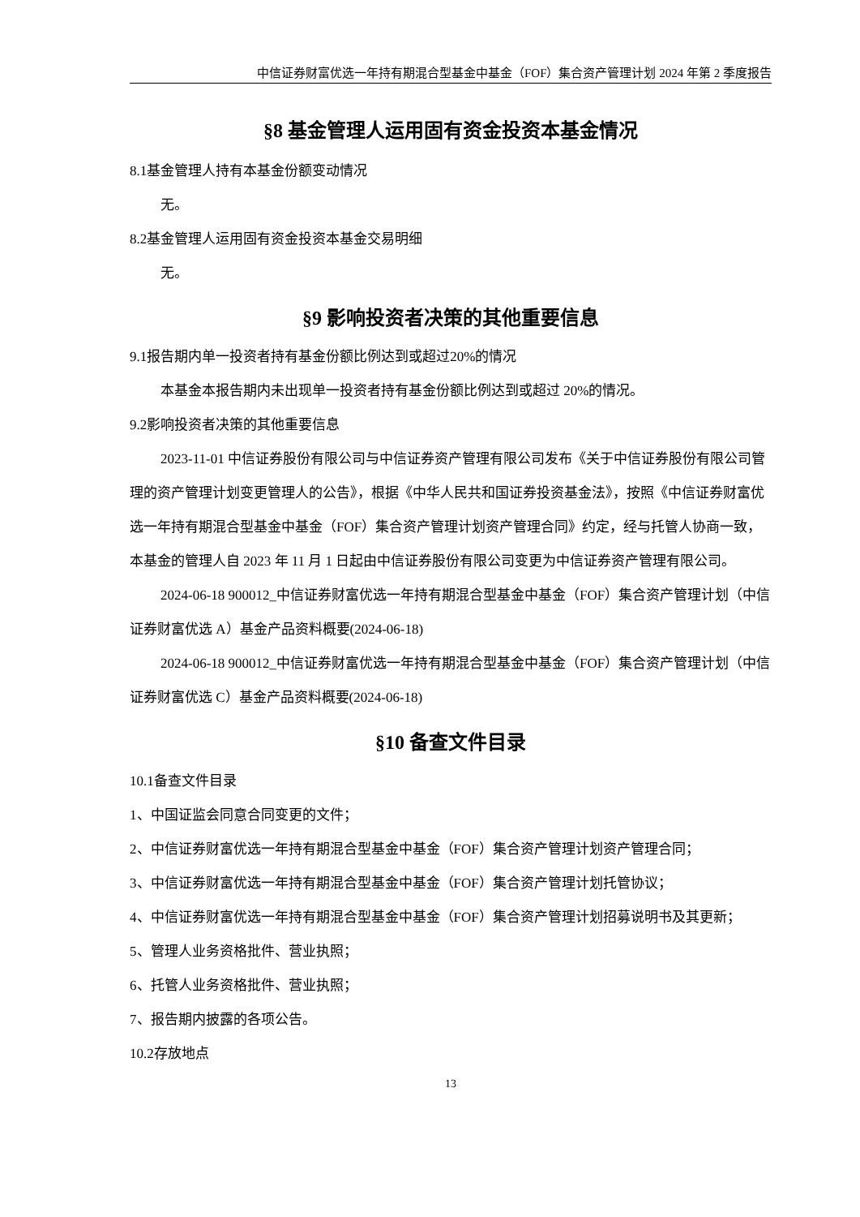中信证券财富优选一年持有期混合型基金中基金（FOF）集合资产管理计划 2024 年第 2 季度报告
§8 基金管理人运用固有资金投资本基金情况
8.1基金管理人持有本基金份额变动情况
无。
8.2基金管理人运用固有资金投资本基金交易明细
无。
§9 影响投资者决策的其他重要信息
9.1报告期内单一投资者持有基金份额比例达到或超过20%的情况
本基金本报告期内未出现单一投资者持有基金份额比例达到或超过 20%的情况。
9.2影响投资者决策的其他重要信息
2023-11-01 中信证券股份有限公司与中信证券资产管理有限公司发布《关于中信证券股份有限公司管理的资产管理计划变更管理人的公告》，根据《中华人民共和国证券投资基金法》，按照《中信证券财富优选一年持有期混合型基金中基金（FOF）集合资产管理计划资产管理合同》约定，经与托管人协商一致，本基金的管理人自 2023 年 11 月 1 日起由中信证券股份有限公司变更为中信证券资产管理有限公司。
2024-06-18 900012_中信证券财富优选一年持有期混合型基金中基金（FOF）集合资产管理计划（中信证券财富优选 A）基金产品资料概要(2024-06-18)
2024-06-18 900012_中信证券财富优选一年持有期混合型基金中基金（FOF）集合资产管理计划（中信证券财富优选 C）基金产品资料概要(2024-06-18)
§10 备查文件目录
10.1备查文件目录
1、中国证监会同意合同变更的文件；
2、中信证券财富优选一年持有期混合型基金中基金（FOF）集合资产管理计划资产管理合同；
3、中信证券财富优选一年持有期混合型基金中基金（FOF）集合资产管理计划托管协议；
4、中信证券财富优选一年持有期混合型基金中基金（FOF）集合资产管理计划招募说明书及其更新；
5、管理人业务资格批件、营业执照；
6、托管人业务资格批件、营业执照；
7、报告期内披露的各项公告。
10.2存放地点
13